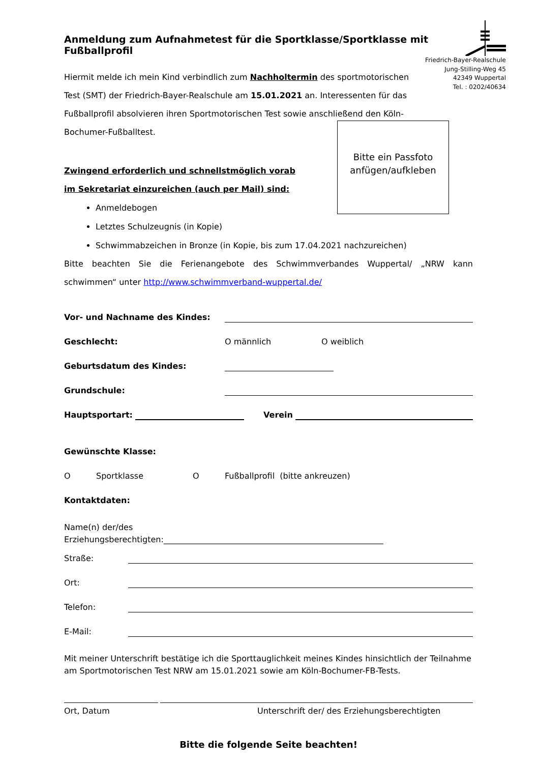Anmeldung zum Aufnahmetest für die Sportklasse/Sportklasse mit Fußballprofil
Friedrich-Bayer-Realschule
Jung-Stilling-Weg 45
42349 Wuppertal
Tel. : 0202/40634
Hiermit melde ich mein Kind verbindlich zum Nachholtermin des sportmotorischen Test (SMT) der Friedrich-Bayer-Realschule am 15.01.2021 an. Interessenten für das Fußballprofil absolvieren ihren Sportmotorischen Test sowie anschließend den Köln-Bochumer-Fußballtest.
Bitte ein Passfoto
anfügen/aufkleben
Zwingend erforderlich und schnellstmöglich vorab
im Sekretariat einzureichen (auch per Mail) sind:
Anmeldebogen
Letztes Schulzeugnis (in Kopie)
Schwimmabzeichen in Bronze (in Kopie, bis zum 17.04.2021 nachzureichen)
Bitte beachten Sie die Ferienangebote des Schwimmverbandes Wuppertal/ „NRW kann schwimmen“ unter http://www.schwimmverband-wuppertal.de/
Vor- und Nachname des Kindes:
Geschlecht: O männlich O weiblich
Geburtsdatum des Kindes:
Grundschule:
Hauptsportart: Verein
Gewünschte Klasse:
O Sportklasse O Fußballprofil (bitte ankreuzen)
Kontaktdaten:
Name(n) der/des
Erziehungsberechtigten:______________________________________________________
Straße:
Ort:
Telefon:
E-Mail:
Mit meiner Unterschrift bestätige ich die Sporttauglichkeit meines Kindes hinsichtlich der Teilnahme am Sportmotorischen Test NRW am 15.01.2021 sowie am Köln-Bochumer-FB-Tests.
Ort, Datum Unterschrift der/ des Erziehungsberechtigten
Bitte die folgende Seite beachten!